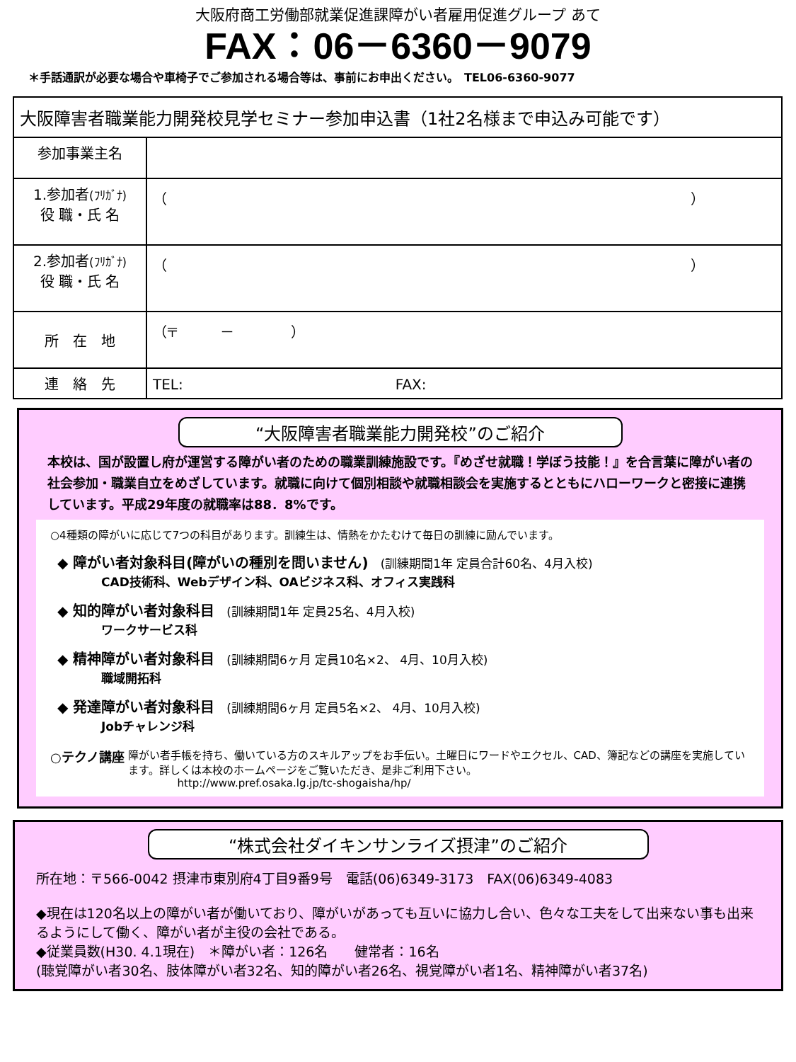大阪府商工労働部就業促進課障がい者雇用促進グループ あて
FAX：06－6360－9079
＊手話通訳が必要な場合や車椅子でご参加される場合等は、事前にお申出ください。　TEL06-6360-9077
| 大阪障害者職業能力開発校見学セミナー参加申込書（1社2名様まで申込み可能です） | |
| 参加事業主名 | |
| 1.参加者 (ﾌﾘｶﾞﾅ) 役 職・氏 名 | （ ） |
| 2.参加者 (ﾌﾘｶﾞﾅ) 役 職・氏 名 | （ ） |
| 所 在 地 | （〒 － ） |
| 連 絡 先 | TEL: FAX: |
“大阪障害者職業能力開発校”のご紹介
本校は、国が設置し府が運営する障がい者のための職業訓練施設です。『めざせ就職！学ぼう技能！』を合言葉に障がい者の社会参加・職業自立をめざしています。就職に向けて個別相談や就職相談会を実施するとともにハローワークと密接に連携しています。平成29年度の就職率は88．8%です。
○4種類の障がいに応じて7つの科目があります。訓練生は、情熱をかたむけて毎日の訓練に励んでいます。
◆ 障がい者対象科目(障がいの種別を問いません)　(訓練期間1年 定員合計60名、4月入校)
CAD技術科、Webデザイン科、OAビジネス科、オフィス実践科
◆ 知的障がい者対象科目　(訓練期間1年 定員25名、4月入校)
ワークサービス科
◆ 精神障がい者対象科目　(訓練期間6ヶ月 定員10名×2、 4月、10月入校)
職域開拓科
◆ 発達障がい者対象科目　(訓練期間6ヶ月 定員5名×2、 4月、10月入校)
Jobチャレンジ科
○テクノ講座
障がい者手帳を持ち、働いている方のスキルアップをお手伝い。土曜日にワードやエクセル、CAD、簿記などの講座を実施しています。詳しくは本校のホームページをご覧いただき、是非ご利用下さい。
http://www.pref.osaka.lg.jp/tc-shogaisha/hp/
“株式会社ダイキンサンライズ摂津”のご紹介
所在地：〒566-0042 摂津市東別府4丁目9番9号　電話(06)6349-3173　FAX(06)6349-4083
◆現在は120名以上の障がい者が働いており、障がいがあっても互いに協力し合い、色々な工夫をして出来ない事も出来るようにして働く、障がい者が主役の会社である。
◆従業員数(H30. 4.1現在)　＊障がい者：126名　　健常者：16名
(聴覚障がい者30名、肢体障がい者32名、知的障がい者26名、視覚障がい者1名、精神障がい者37名)